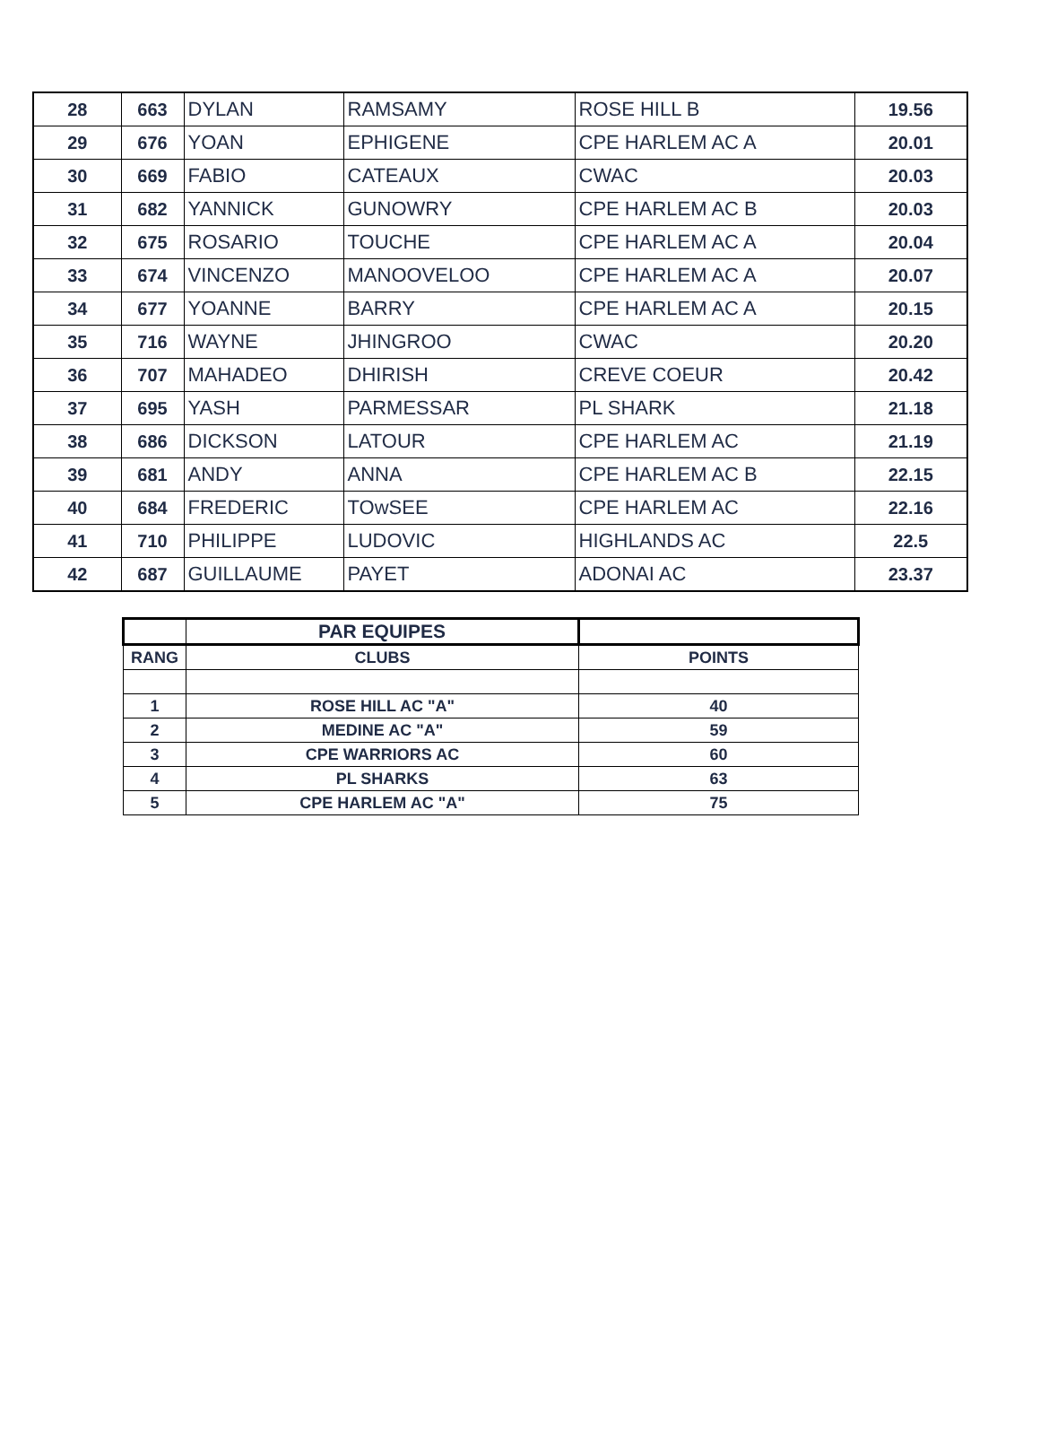| 28 | 663 | DYLAN | RAMSAMY | ROSE HILL B | 19.56 |
| 29 | 676 | YOAN | EPHIGENE | CPE HARLEM AC A | 20.01 |
| 30 | 669 | FABIO | CATEAUX | CWAC | 20.03 |
| 31 | 682 | YANNICK | GUNOWRY | CPE HARLEM AC B | 20.03 |
| 32 | 675 | ROSARIO | TOUCHE | CPE HARLEM AC A | 20.04 |
| 33 | 674 | VINCENZO | MANOOVELOO | CPE HARLEM AC A | 20.07 |
| 34 | 677 | YOANNE | BARRY | CPE HARLEM AC A | 20.15 |
| 35 | 716 | WAYNE | JHINGROO | CWAC | 20.20 |
| 36 | 707 | MAHADEO | DHIRISH | CREVE COEUR | 20.42 |
| 37 | 695 | YASH | PARMESSAR | PL SHARK | 21.18 |
| 38 | 686 | DICKSON | LATOUR | CPE HARLEM AC | 21.19 |
| 39 | 681 | ANDY | ANNA | CPE HARLEM AC B | 22.15 |
| 40 | 684 | FREDERIC | TOwSEE | CPE HARLEM AC | 22.16 |
| 41 | 710 | PHILIPPE | LUDOVIC | HIGHLANDS AC | 22.5 |
| 42 | 687 | GUILLAUME | PAYET | ADONAI AC | 23.37 |
| | PAR EQUIPES | |
| --- | --- | --- |
| RANG | CLUBS | POINTS |
| 1 | ROSE HILL AC "A" | 40 |
| 2 | MEDINE AC "A" | 59 |
| 3 | CPE WARRIORS AC | 60 |
| 4 | PL SHARKS | 63 |
| 5 | CPE HARLEM AC "A" | 75 |